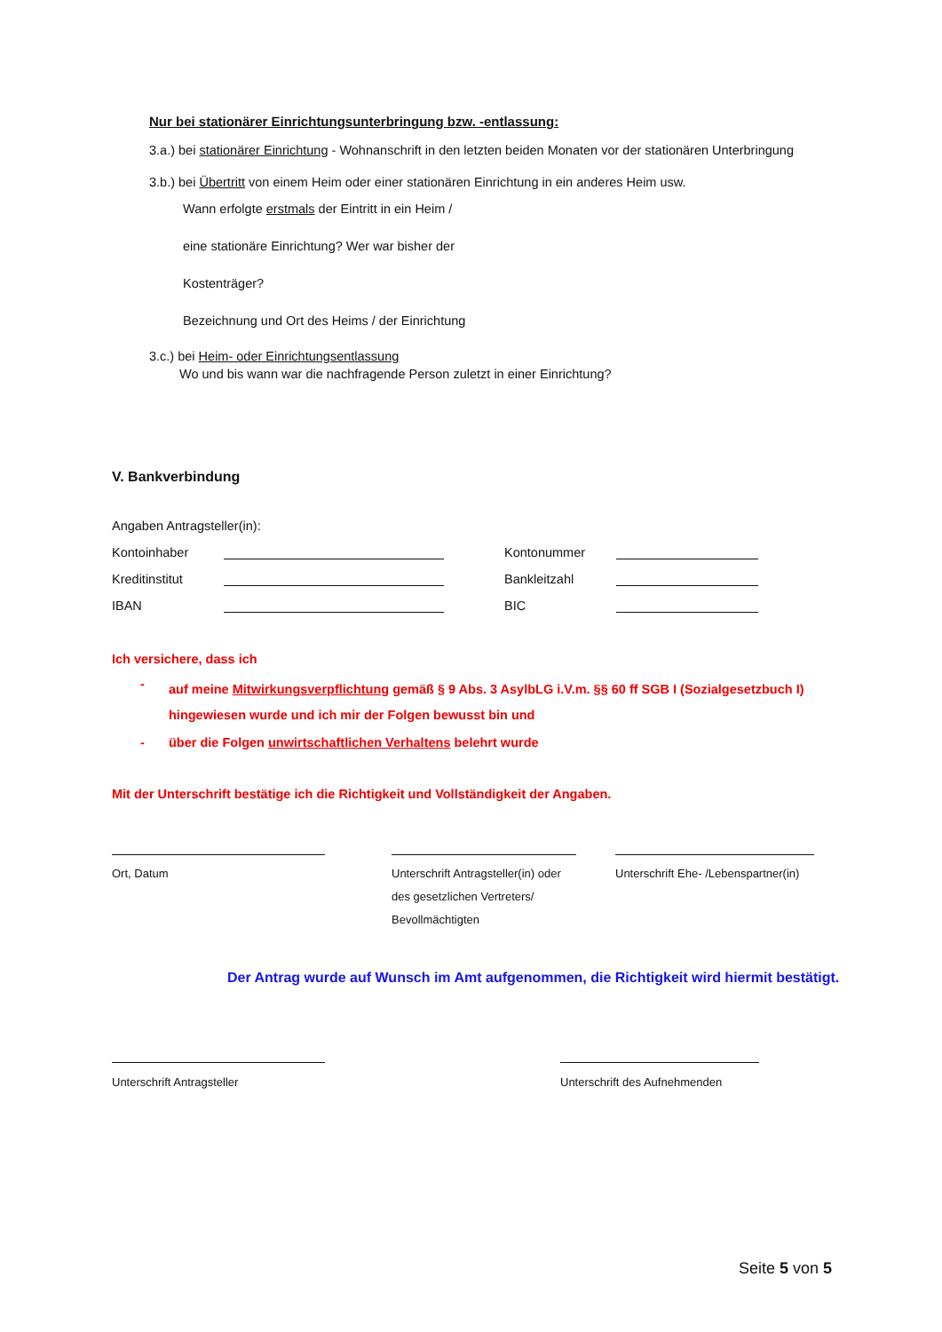Nur bei stationärer Einrichtungsunterbringung bzw. -entlassung:
3.a.) bei stationärer Einrichtung - Wohnanschrift in den letzten beiden Monaten vor der stationären Unterbringung
3.b.) bei Übertritt von einem Heim oder einer stationären Einrichtung in ein anderes Heim usw.
Wann erfolgte erstmals der Eintritt in ein Heim /
eine stationäre Einrichtung? Wer war bisher der
Kostenträger?
Bezeichnung und Ort des Heims / der Einrichtung
3.c.) bei Heim- oder Einrichtungsentlassung
Wo und bis wann war die nachfragende Person zuletzt in einer Einrichtung?
V. Bankverbindung
Angaben Antragsteller(in):
Kontoinhaber Kontonummer
Kreditinstitut Bankleitzahl
IBAN BIC
Ich versichere, dass ich
- auf meine Mitwirkungsverpflichtung gemäß § 9 Abs. 3 AsylbLG i.V.m. §§ 60 ff SGB I (Sozialgesetzbuch I)
hingewiesen wurde und ich mir der Folgen bewusst bin und
- über die Folgen unwirtschaftlichen Verhaltens belehrt wurde
Mit der Unterschrift bestätige ich die Richtigkeit und Vollständigkeit der Angaben.
Ort, Datum Unterschrift Antragsteller(in) oder
des gesetzlichen Vertreters/
Bevollmächtigten
Unterschrift Ehe- /Lebenspartner(in)
Der Antrag wurde auf Wunsch im Amt aufgenommen, die Richtigkeit wird hiermit bestätigt.
Unterschrift Antragsteller Unterschrift des Aufnehmenden
Seite 5 von 5